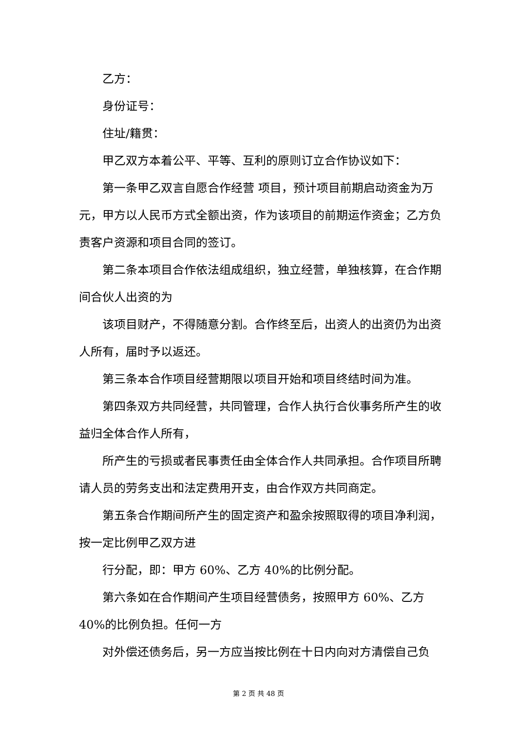乙方：
身份证号：
住址/籍贯：
甲乙双方本着公平、平等、互利的原则订立合作协议如下：
第一条甲乙双言自愿合作经营 项目，预计项目前期启动资金为万元，甲方以人民币方式全额出资，作为该项目的前期运作资金；乙方负责客户资源和项目合同的签订。
第二条本项目合作依法组成组织，独立经营，单独核算，在合作期间合伙人出资的为
该项目财产，不得随意分割。合作终至后，出资人的出资仍为出资人所有，届时予以返还。
第三条本合作项目经营期限以项目开始和项目终结时间为准。
第四条双方共同经营，共同管理，合作人执行合伙事务所产生的收益归全体合作人所有，
所产生的亏损或者民事责任由全体合作人共同承担。合作项目所聘请人员的劳务支出和法定费用开支，由合作双方共同商定。
第五条合作期间所产生的固定资产和盈余按照取得的项目净利润，按一定比例甲乙双方进
行分配，即：甲方 60%、乙方 40%的比例分配。
第六条如在合作期间产生项目经营债务，按照甲方 60%、乙方 40%的比例负担。任何一方
对外偿还债务后，另一方应当按比例在十日内向对方清偿自己负
第 2 页 共 48 页